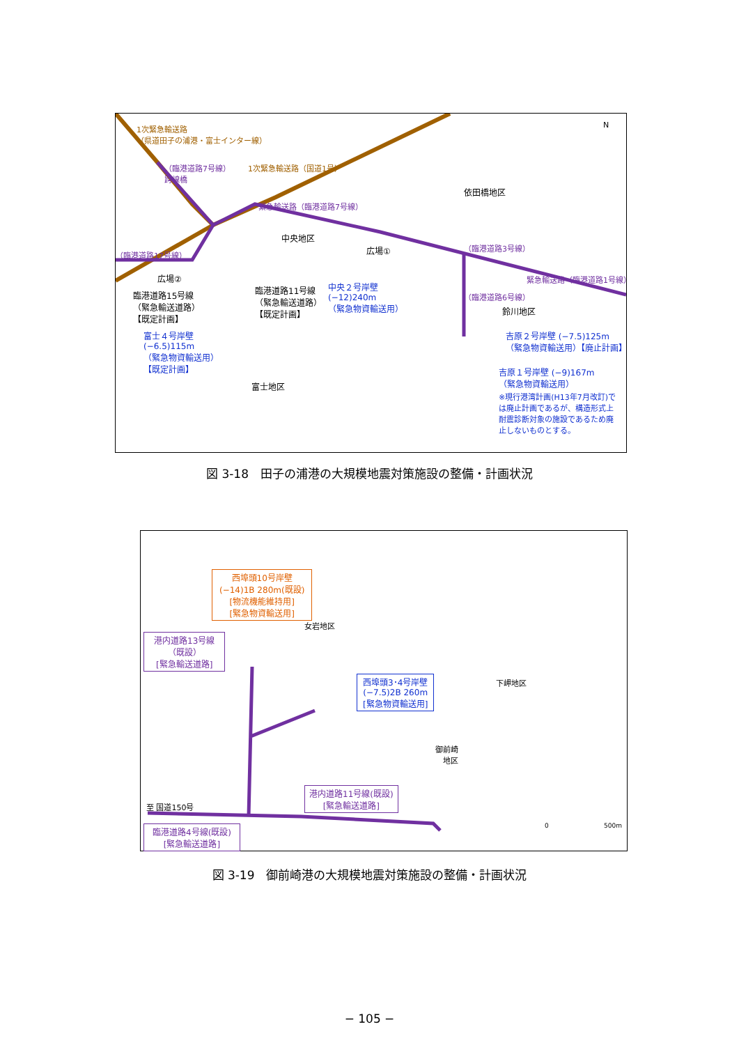1次緊急輸送路
（県道田子の浦港・富士インター線）
1次緊急輸送路（国道1号） （臨港道路7号線）
跨線橋
緊急輸送路（臨港道路7号線）
依田橋地区
N
中央地区
広場① （臨港道路3号線）
（臨港道路17号線）
緊急輸送路（臨港道路1号線） 広場②
臨港道路15号線
（緊急輸送道路）
【既定計画】
臨港道路11号線
（緊急輸送道路）
【既定計画】
中央２号岸壁
(−12)240m
（緊急物資輸送用）
（臨港道路6号線）
鈴川地区
吉原２号岸壁 (−7.5)125m
（緊急物資輸送用）【廃止計画】
富士４号岸壁
(−6.5)115m
（緊急物資輸送用）
【既定計画】
吉原１号岸壁 (−9)167m
（緊急物資輸送用）
※現行港湾計画(H13年7月改訂)で
は廃止計画であるが、構造形式上
耐震診断対象の施設であるため廃
止しないものとする。
富士地区
図 3-18　田子の浦港の大規模地震対策施設の整備・計画状況
西埠頭10号岸壁
(−14)1B 280m(既設)
[物流機能維持用]
[緊急物資輸送用]
女岩地区
港内道路13号線
（既設）
[緊急輸送道路]
西埠頭3･4号岸壁
(−7.5)2B 260m
[緊急物資輸送用]
下岬地区
御前崎
　地区
港内道路11号線(既設)
[緊急輸送道路]
至 国道150号
臨港道路4号線(既設)
[緊急輸送道路]
0 500m
図 3-19　御前崎港の大規模地震対策施設の整備・計画状況
− 105 −